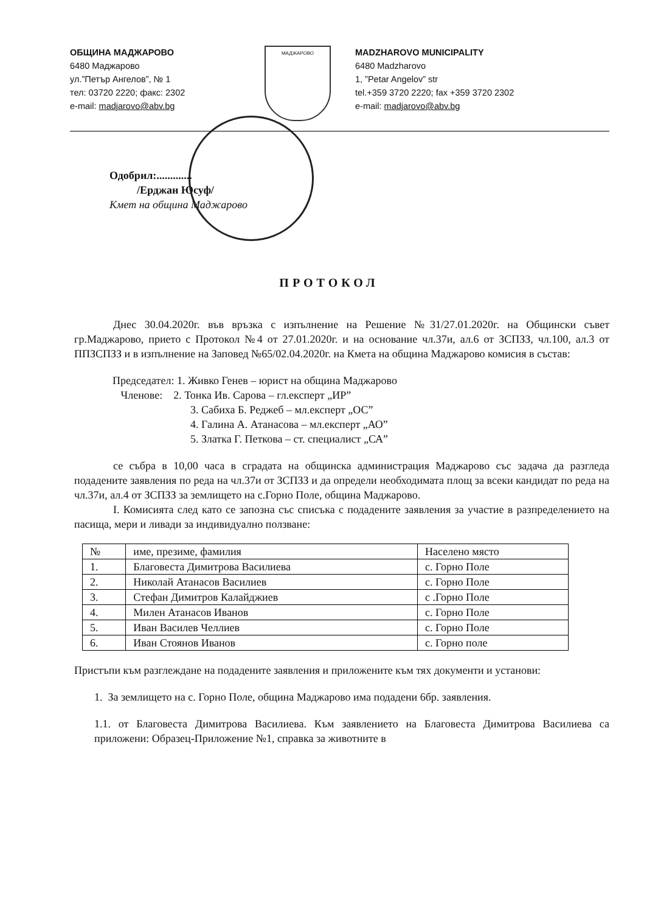ОБЩИНА МАДЖАРОВО
6480 Маджарово
ул.”Петър Ангелов”, № 1
тел: 03720 2220; факс: 2302
e-mail: madjarovo@abv.bg
МАДЖАРОВО
MADZHAROVO MUNICIPALITY
6480 Madzharovo
1, ”Petar Angelov” str
tel.+359 3720 2220; fax +359 3720 2302
e-mail: madjarovo@abv.bg
Одобрил:.............
/Ерджан Юсуф/
Кмет на община Маджарово
ПРОТОКОЛ
Днес 30.04.2020г. във връзка с изпълнение на Решение №31/27.01.2020г. на Общински съвет гр.Маджарово, прието с Протокол №4 от 27.01.2020г. и на основание чл.37и, ал.6 от ЗСПЗЗ, чл.100, ал.3 от ППЗСПЗЗ и в изпълнение на Заповед №65/02.04.2020г. на Кмета на община Маджарово комисия в състав:
Председател: 1. Живко Генев – юрист на община Маджарово
Членове: 2. Тонка Ив. Сарова – гл.експерт „ИР”
3. Сабиха Б. Реджеб – мл.експерт „ОС”
4. Галина А. Атанасова – мл.експерт „АО”
5. Златка Г. Петкова – ст. специалист „СА”
се събра в 10,00 часа в сградата на общинска администрация Маджарово със задача да разгледа подадените заявления по реда на чл.37и от ЗСПЗЗ и да определи необходимата площ за всеки кандидат по реда на чл.37и, ал.4 от ЗСПЗЗ за землището на с.Горно Поле, община Маджарово.
I. Комисията след като се запозна със списъка с подадените заявления за участие в разпределението на пасища, мери и ливади за индивидуално ползване:
| № | име, презиме, фамилия | Населено място |
| --- | --- | --- |
| 1. | Благовеста Димитрова Василиева | с. Горно Поле |
| 2. | Николай Атанасов Василиев | с. Горно Поле |
| 3. | Стефан Димитров Калайджиев | с .Горно Поле |
| 4. | Милен Атанасов Иванов | с. Горно Поле |
| 5. | Иван Василев Челлиев | с. Горно Поле |
| 6. | Иван Стоянов Иванов | с. Горно поле |
Пристъпи към разглеждане на подадените заявления и приложените към тях документи и установи:
1. За землището на с. Горно Поле, община Маджарово има подадени 6бр. заявления.
1.1. от Благовеста Димитрова Василиева. Към заявлението на Благовеста Димитрова Василиева са приложени: Образец-Приложение №1, справка за животните в